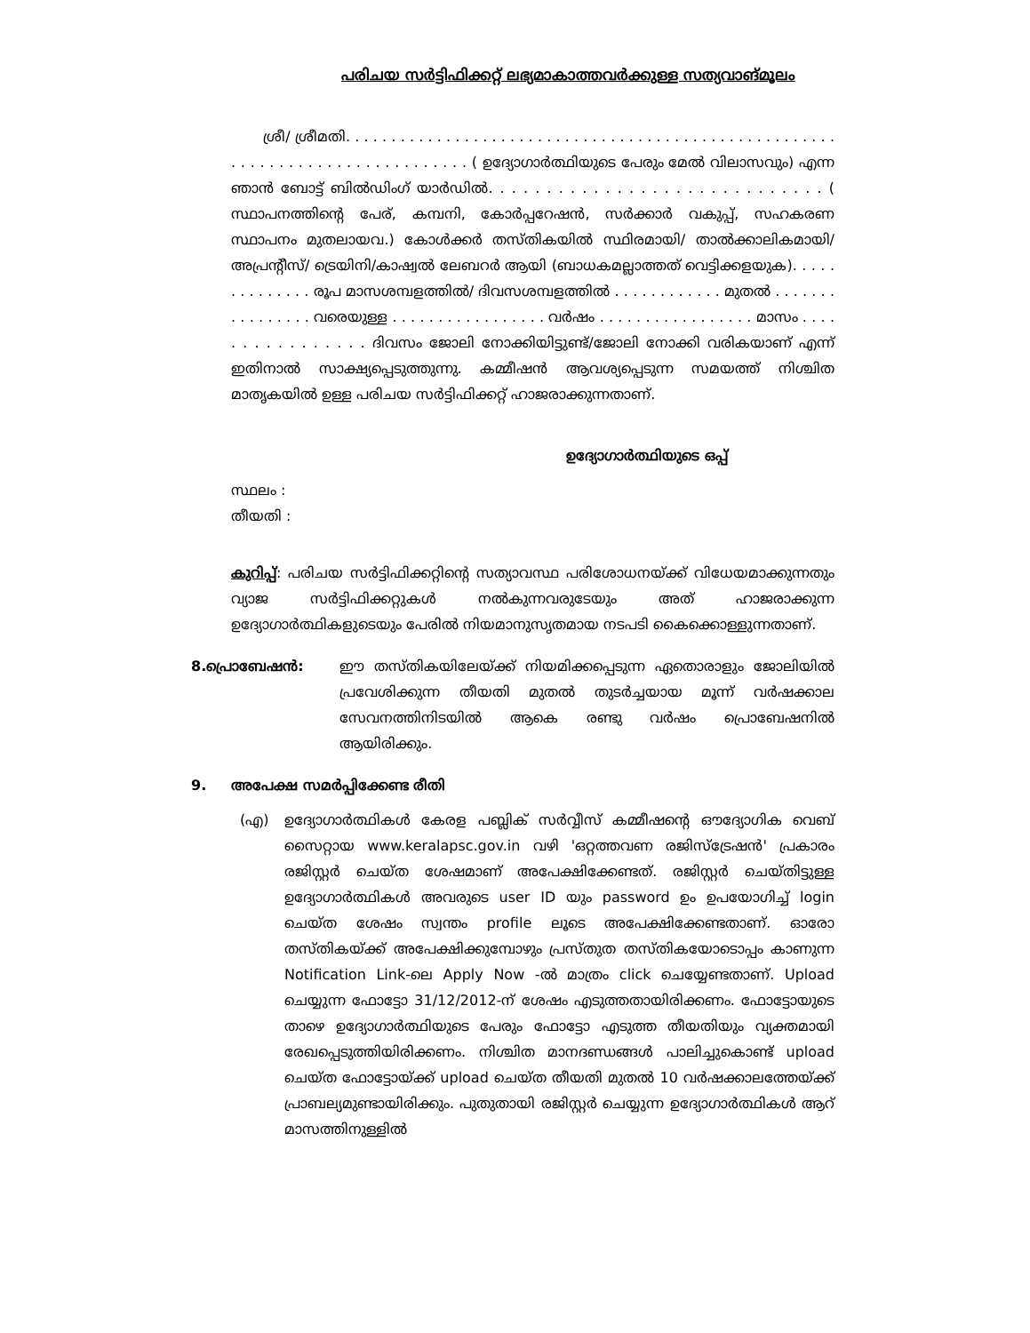പരിചയ സർട്ടിഫിക്കറ്റ് ലഭ്യമാകാത്തവർക്കുള്ള സത്യവാങ്മൂലം
ശ്രീ/ ശ്രീമതി. . . . . . . . . . . . . . . . . . . . . . . . . . . . . . . . . . . . . . . . . . . . . . . . . . . . . . . . . . . . . . . . . . . . . . . . . . . . . . . ( ഉദ്യോഗാർത്ഥിയുടെ പേരും മേൽ വിലാസവും) എന്ന ഞാൻ ബോട്ട് ബിൽഡിംഗ് യാർഡിൽ. . . . . . . . . . . . . . . . . . . . . . . . . . . . . ( സ്ഥാപനത്തിന്റെ പേര്, കമ്പനി, കോർപ്പറേഷൻ, സർക്കാർ വകുപ്പ്, സഹകരണ സ്ഥാപനം മുതലായവ.) കോൾക്കർ തസ്തികയിൽ സ്ഥിരമായി/ താൽക്കാലികമായി/ അപ്രന്റീസ്/ ട്രെയിനി/കാഷ്വൽ ലേബറർ ആയി (ബാധകമല്ലാത്തത് വെട്ടിക്കളയുക). . . . . . . . . . . . . . രൂപ മാസശമ്പളത്തിൽ/ ദിവസശമ്പളത്തിൽ . . . . . . . . . . . . മുതൽ . . . . . . . . . . . . . . . . വരെയുള്ള . . . . . . . . . . . . . . . . . വർഷം . . . . . . . . . . . . . . . . . മാസം . . . . . . . . . . . . . . . . ദിവസം ജോലി നോക്കിയിട്ടുണ്ട്/ജോലി നോക്കി വരികയാണ് എന്ന് ഇതിനാൽ സാക്ഷ്യപ്പെടുത്തുന്നു. കമ്മീഷൻ ആവശ്യപ്പെടുന്ന സമയത്ത് നിശ്ചിത മാതൃകയിൽ ഉള്ള പരിചയ സർട്ടിഫിക്കറ്റ് ഹാജരാക്കുന്നതാണ്.
ഉദ്യോഗാർത്ഥിയുടെ ഒപ്പ്
സ്ഥലം :
തീയതി :
കുറിപ്പ്: പരിചയ സർട്ടിഫിക്കറ്റിന്റെ സത്യാവസ്ഥ പരിശോധനയ്ക്ക് വിധേയമാക്കുന്നതും വ്യാജ സർട്ടിഫിക്കറ്റുകൾ നൽകുന്നവരുടേയും അത് ഹാജരാക്കുന്ന ഉദ്യോഗാർത്ഥികളുടെയും പേരിൽ നിയമാനുസൃതമായ നടപടി കൈക്കൊള്ളുന്നതാണ്.
8. പ്രൊബേഷൻ: ഈ തസ്തികയിലേയ്ക്ക് നിയമിക്കപ്പെടുന്ന ഏതൊരാളും ജോലിയിൽ പ്രവേശിക്കുന്ന തീയതി മുതൽ തുടർച്ചയായ മൂന്ന് വർഷക്കാല സേവനത്തിനിടയിൽ ആകെ രണ്ടു വർഷം പ്രൊബേഷനിൽ ആയിരിക്കും.
9. അപേക്ഷ സമർപ്പിക്കേണ്ട രീതി
(എ) ഉദ്യോഗാർത്ഥികൾ കേരള പബ്ലിക് സർവ്വീസ് കമ്മീഷന്റെ ഔദ്യോഗിക വെബ് സൈറ്റായ www.keralapsc.gov.in വഴി 'ഒറ്റത്തവണ രജിസ്ട്രേഷൻ' പ്രകാരം രജിസ്റ്റർ ചെയ്ത ശേഷമാണ് അപേക്ഷിക്കേണ്ടത്. രജിസ്റ്റർ ചെയ്തിട്ടുള്ള ഉദ്യോഗാർത്ഥികൾ അവരുടെ user ID യും password ഉം ഉപയോഗിച്ച് login ചെയ്ത ശേഷം സ്വന്തം profile ലൂടെ അപേക്ഷിക്കേണ്ടതാണ്. ഓരോ തസ്തികയ്ക്ക് അപേക്ഷിക്കുമ്പോഴും പ്രസ്തുത തസ്തികയോടൊപ്പം കാണുന്ന Notification Link-ലെ Apply Now -ൽ മാത്രം click ചെയ്യേണ്ടതാണ്. Upload ചെയ്യുന്ന ഫോട്ടോ 31/12/2012-ന് ശേഷം എടുത്തതായിരിക്കണം. ഫോട്ടോയുടെ താഴെ ഉദ്യോഗാർത്ഥിയുടെ പേരും ഫോട്ടോ എടുത്ത തീയതിയും വ്യക്തമായി രേഖപ്പെടുത്തിയിരിക്കണം. നിശ്ചിത മാനദണ്ഡങ്ങൾ പാലിച്ചുകൊണ്ട് upload ചെയ്ത ഫോട്ടോയ്ക്ക് upload ചെയ്ത തീയതി മുതൽ 10 വർഷക്കാലത്തേയ്ക്ക് പ്രാബല്യമുണ്ടായിരിക്കും. പുതുതായി രജിസ്റ്റർ ചെയ്യുന്ന ഉദ്യോഗാർത്ഥികൾ ആറ് മാസത്തിനുള്ളിൽ